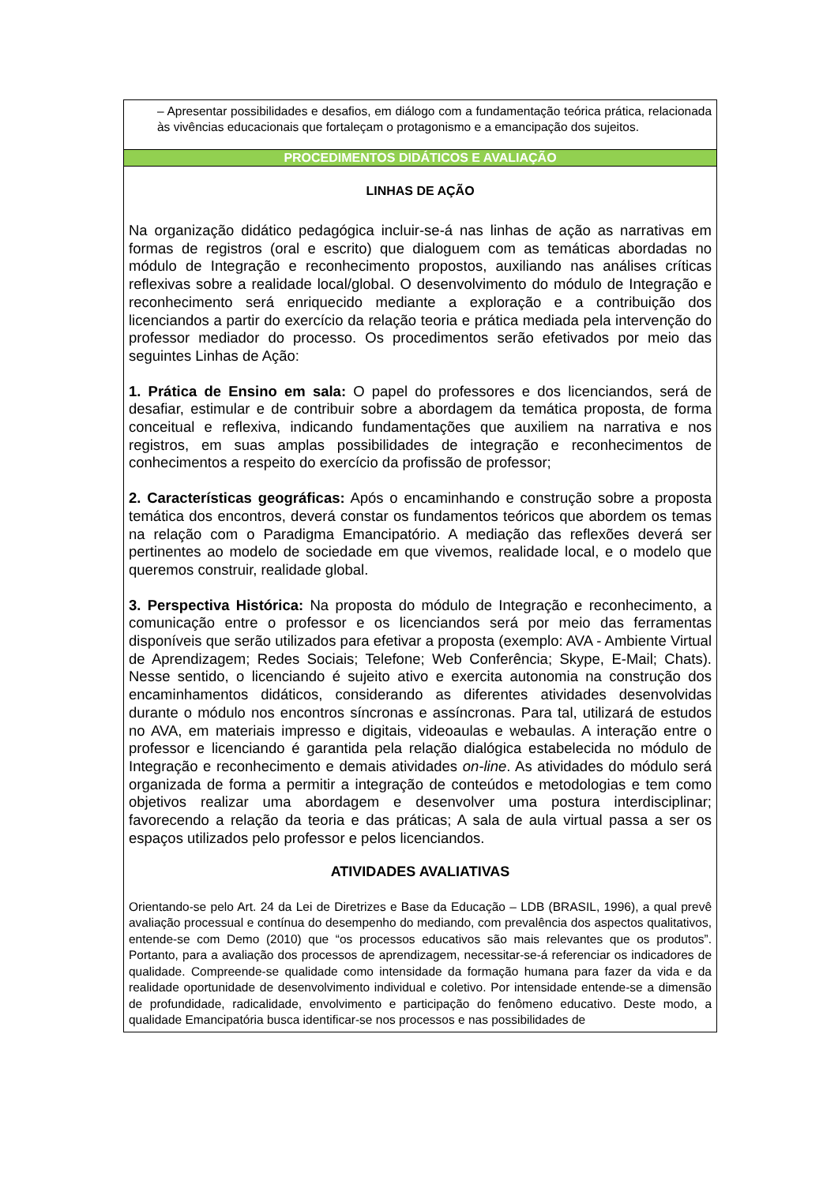| – Apresentar possibilidades e desafios, em diálogo com a fundamentação teórica prática, relacionada às vivências educacionais que fortaleçam o protagonismo e a emancipação dos sujeitos. |
| PROCEDIMENTOS DIDÁTICOS E AVALIAÇÃO |
| LINHAS DE AÇÃO Na organização didático pedagógica incluir-se-á nas linhas de ação as narrativas em formas de registros (oral e escrito) que dialoguem com as temáticas abordadas no módulo de Integração e reconhecimento propostos, auxiliando nas análises críticas reflexivas sobre a realidade local/global. O desenvolvimento do módulo de Integração e reconhecimento será enriquecido mediante a exploração e a contribuição dos licenciandos a partir do exercício da relação teoria e prática mediada pela intervenção do professor mediador do processo. Os procedimentos serão efetivados por meio das seguintes Linhas de Ação: 1. Prática de Ensino em sala: O papel do professores e dos licenciandos, será de desafiar, estimular e de contribuir sobre a abordagem da temática proposta, de forma conceitual e reflexiva, indicando fundamentações que auxiliem na narrativa e nos registros, em suas amplas possibilidades de integração e reconhecimentos de conhecimentos a respeito do exercício da profissão de professor; 2. Características geográficas: Após o encaminhando e construção sobre a proposta temática dos encontros, deverá constar os fundamentos teóricos que abordem os temas na relação com o Paradigma Emancipatório. A mediação das reflexões deverá ser pertinentes ao modelo de sociedade em que vivemos, realidade local, e o modelo que queremos construir, realidade global. 3. Perspectiva Histórica: Na proposta do módulo de Integração e reconhecimento, a comunicação entre o professor e os licenciandos será por meio das ferramentas disponíveis que serão utilizados para efetivar a proposta (exemplo: AVA - Ambiente Virtual de Aprendizagem; Redes Sociais; Telefone; Web Conferência; Skype, E-Mail; Chats). Nesse sentido, o licenciando é sujeito ativo e exercita autonomia na construção dos encaminhamentos didáticos, considerando as diferentes atividades desenvolvidas durante o módulo nos encontros síncronas e assíncronas. Para tal, utilizará de estudos no AVA, em materiais impresso e digitais, videoaulas e webaulas. A interação entre o professor e licenciando é garantida pela relação dialógica estabelecida no módulo de Integração e reconhecimento e demais atividades on-line . As atividades do módulo será organizada de forma a permitir a integração de conteúdos e metodologias e tem como objetivos realizar uma abordagem e desenvolver uma postura interdisciplinar; favorecendo a relação da teoria e das práticas; A sala de aula virtual passa a ser os espaços utilizados pelo professor e pelos licenciandos. ATIVIDADES AVALIATIVAS Orientando-se pelo Art. 24 da Lei de Diretrizes e Base da Educação – LDB (BRASIL, 1996), a qual prevê avaliação processual e contínua do desempenho do mediando, com prevalência dos aspectos qualitativos, entende-se com Demo (2010) que “os processos educativos são mais relevantes que os produtos”. Portanto, para a avaliação dos processos de aprendizagem, necessitar-se-á referenciar os indicadores de qualidade. Compreende-se qualidade como intensidade da formação humana para fazer da vida e da realidade oportunidade de desenvolvimento individual e coletivo. Por intensidade entende-se a dimensão de profundidade, radicalidade, envolvimento e participação do fenômeno educativo. Deste modo, a qualidade Emancipatória busca identificar-se nos processos e nas possibilidades de |